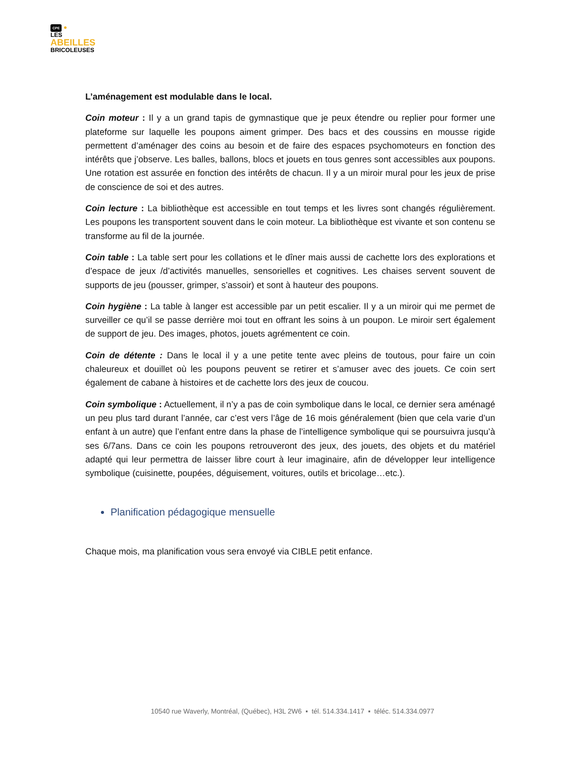CPE ●
LES
ABEILLES
BRICOLEUSES
L’aménagement est modulable dans le local.
Coin moteur : Il y a un grand tapis de gymnastique que je peux étendre ou replier pour former une plateforme sur laquelle les poupons aiment grimper. Des bacs et des coussins en mousse rigide permettent d’aménager des coins au besoin et de faire des espaces psychomoteurs en fonction des intérêts que j’observe. Les balles, ballons, blocs et jouets en tous genres sont accessibles aux poupons. Une rotation est assurée en fonction des intérêts de chacun. Il y a un miroir mural pour les jeux de prise de conscience de soi et des autres.
Coin lecture : La bibliothèque est accessible en tout temps et les livres sont changés régulièrement. Les poupons les transportent souvent dans le coin moteur. La bibliothèque est vivante et son contenu se transforme au fil de la journée.
Coin table : La table sert pour les collations et le dîner mais aussi de cachette lors des explorations et d’espace de jeux /d’activités manuelles, sensorielles et cognitives. Les chaises servent souvent de supports de jeu (pousser, grimper, s’assoir) et sont à hauteur des poupons.
Coin hygiène : La table à langer est accessible par un petit escalier. Il y a un miroir qui me permet de surveiller ce qu’il se passe derrière moi tout en offrant les soins à un poupon. Le miroir sert également de support de jeu. Des images, photos, jouets agrémentent ce coin.
Coin de détente : Dans le local il y a une petite tente avec pleins de toutous, pour faire un coin chaleureux et douillet où les poupons peuvent se retirer et s’amuser avec des jouets. Ce coin sert également de cabane à histoires et de cachette lors des jeux de coucou.
Coin symbolique : Actuellement, il n’y a pas de coin symbolique dans le local, ce dernier sera aménagé un peu plus tard durant l’année, car c’est vers l’âge de 16 mois généralement (bien que cela varie d’un enfant à un autre) que l’enfant entre dans la phase de l’intelligence symbolique qui se poursuivra jusqu’à ses 6/7ans. Dans ce coin les poupons retrouveront des jeux, des jouets, des objets et du matériel adapté qui leur permettra de laisser libre court à leur imaginaire, afin de développer leur intelligence symbolique (cuisinette, poupées, déguisement, voitures, outils et bricolage…etc.).
Planification pédagogique mensuelle
Chaque mois, ma planification vous sera envoyé via CIBLE petit enfance.
10540 rue Waverly, Montréal, (Québec), H3L 2W6 ▪ tél. 514.334.1417 ▪ téléc. 514.334.0977